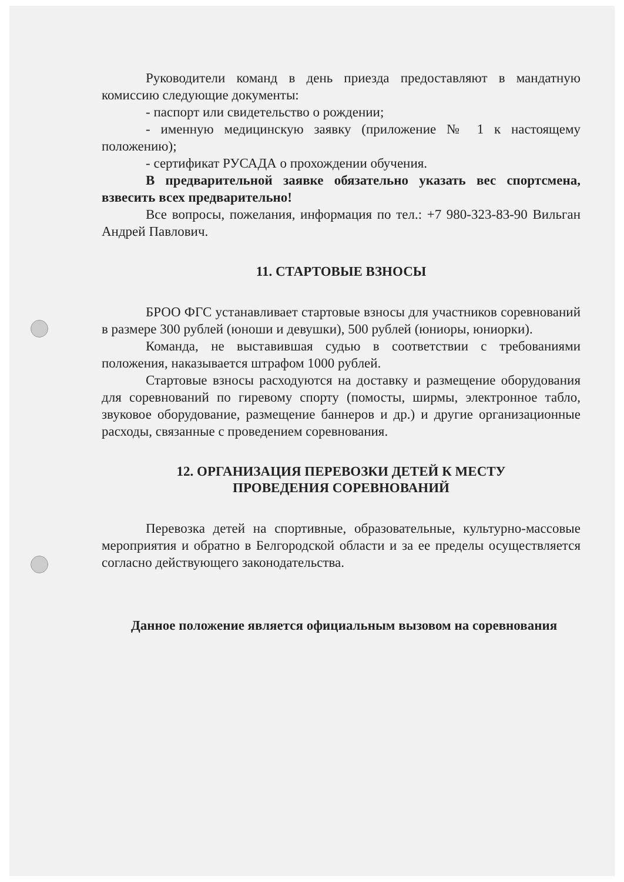Руководители команд в день приезда предоставляют в мандатную комиссию следующие документы:
- паспорт или свидетельство о рождении;
- именную медицинскую заявку (приложение № 1 к настоящему положению);
- сертификат РУСАДА о прохождении обучения.
В предварительной заявке обязательно указать вес спортсмена, взвесить всех предварительно!
Все вопросы, пожелания, информация по тел.: +7 980-323-83-90 Вильган Андрей Павлович.
11. СТАРТОВЫЕ ВЗНОСЫ
БРОО ФГС устанавливает стартовые взносы для участников соревнований в размере 300 рублей (юноши и девушки), 500 рублей (юниоры, юниорки).
Команда, не выставившая судью в соответствии с требованиями положения, наказывается штрафом 1000 рублей.
Стартовые взносы расходуются на доставку и размещение оборудования для соревнований по гиревому спорту (помосты, ширмы, электронное табло, звуковое оборудование, размещение баннеров и др.) и другие организационные расходы, связанные с проведением соревнования.
12. ОРГАНИЗАЦИЯ ПЕРЕВОЗКИ ДЕТЕЙ К МЕСТУ
ПРОВЕДЕНИЯ СОРЕВНОВАНИЙ
Перевозка детей на спортивные, образовательные, культурно-массовые мероприятия и обратно в Белгородской области и за ее пределы осуществляется согласно действующего законодательства.
Данное положение является официальным вызовом на соревнования